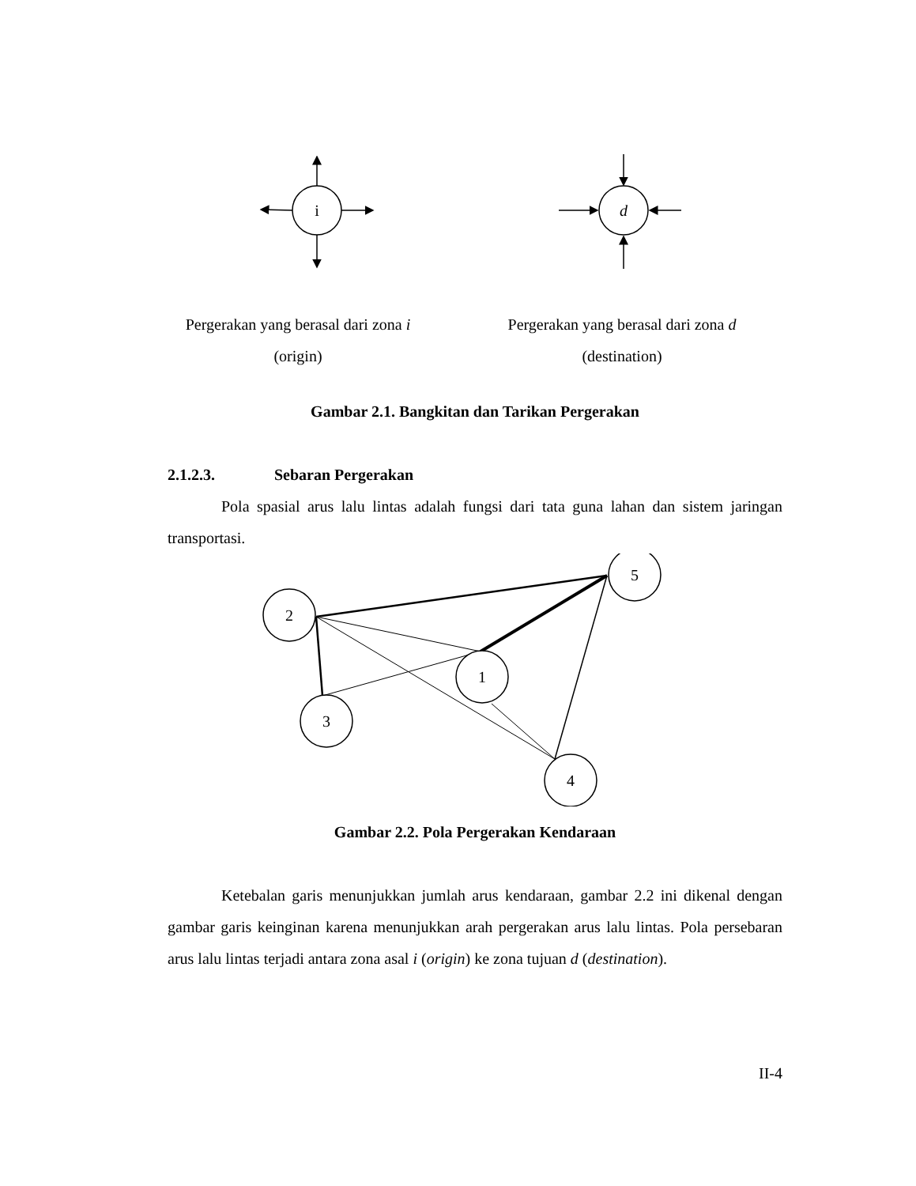i
d
Pergerakan yang berasal dari zona i
(origin)
Pergerakan yang berasal dari zona d
(destination)
Gambar 2.1. Bangkitan dan Tarikan Pergerakan
2.1.2.3. Sebaran Pergerakan
Pola spasial arus lalu lintas adalah fungsi dari tata guna lahan dan sistem jaringan transportasi.
5
2
1
3
4
Gambar 2.2. Pola Pergerakan Kendaraan
Ketebalan garis menunjukkan jumlah arus kendaraan, gambar 2.2 ini dikenal dengan gambar garis keinginan karena menunjukkan arah pergerakan arus lalu lintas. Pola persebaran arus lalu lintas terjadi antara zona asal i (origin) ke zona tujuan d (destination).
II-4